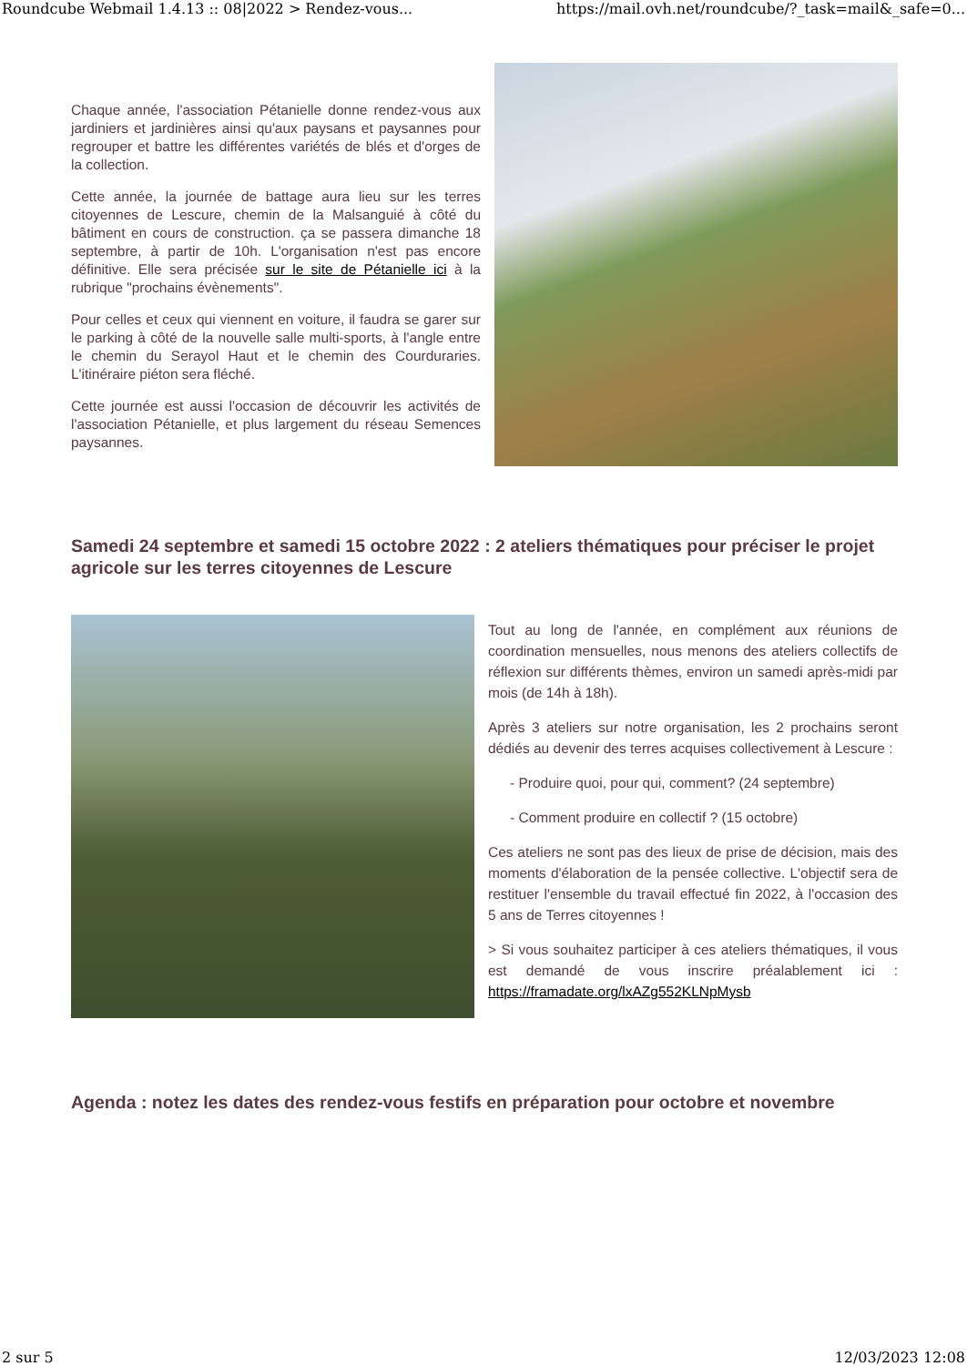Roundcube Webmail 1.4.13 :: 08|2022 > Rendez-vous... https://mail.ovh.net/roundcube/?_task=mail&_safe=0...
Chaque année, l'association Pétanielle donne rendez-vous aux jardiniers et jardinières ainsi qu'aux paysans et paysannes pour regrouper et battre les différentes variétés de blés et d'orges de la collection.
Cette année, la journée de battage aura lieu sur les terres citoyennes de Lescure, chemin de la Malsanguié à côté du bâtiment en cours de construction. ça se passera dimanche 18 septembre, à partir de 10h. L'organisation n'est pas encore définitive. Elle sera précisée sur le site de Pétanielle ici à la rubrique "prochains évènements".
Pour celles et ceux qui viennent en voiture, il faudra se garer sur le parking à côté de la nouvelle salle multi-sports, à l'angle entre le chemin du Serayol Haut et le chemin des Courduraries. L'itinéraire piéton sera fléché.
Cette journée est aussi l'occasion de découvrir les activités de l'association Pétanielle, et plus largement du réseau Semences paysannes.
Samedi 24 septembre et samedi 15 octobre 2022 : 2 ateliers thématiques pour préciser le projet agricole sur les terres citoyennes de Lescure
Tout au long de l'année, en complément aux réunions de coordination mensuelles, nous menons des ateliers collectifs de réflexion sur différents thèmes, environ un samedi après-midi par mois (de 14h à 18h).
Après 3 ateliers sur notre organisation, les 2 prochains seront dédiés au devenir des terres acquises collectivement à Lescure :
- Produire quoi, pour qui, comment? (24 septembre)
- Comment produire en collectif ? (15 octobre)
Ces ateliers ne sont pas des lieux de prise de décision, mais des moments d'élaboration de la pensée collective. L'objectif sera de restituer l'ensemble du travail effectué fin 2022, à l'occasion des 5 ans de Terres citoyennes !
> Si vous souhaitez participer à ces ateliers thématiques, il vous est demandé de vous inscrire préalablement ici : https://framadate.org/lxAZg552KLNpMysb
Agenda : notez les dates des rendez-vous festifs en préparation pour octobre et novembre
2 sur 5 12/03/2023 12:08